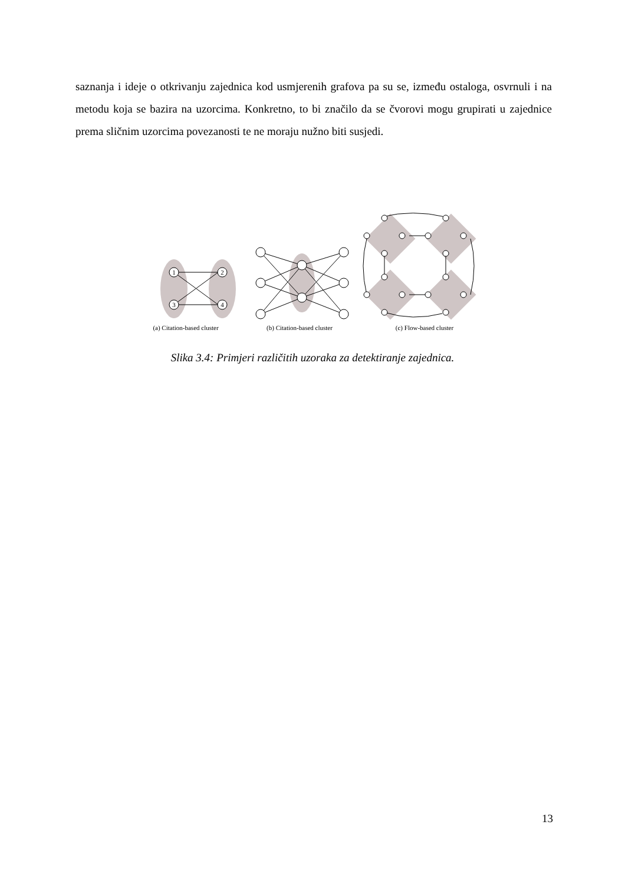saznanja i ideje o otkrivanju zajednica kod usmjerenih grafova pa su se, između ostaloga, osvrnuli i na metodu koja se bazira na uzorcima. Konkretno, to bi značilo da se čvorovi mogu grupirati u zajednice prema sličnim uzorcima povezanosti te ne moraju nužno biti susjedi.
1
2
3
4
(a) Citation-based cluster
(b) Citation-based cluster
(c) Flow-based cluster
Slika 3.4: Primjeri različitih uzoraka za detektiranje zajednica.
13